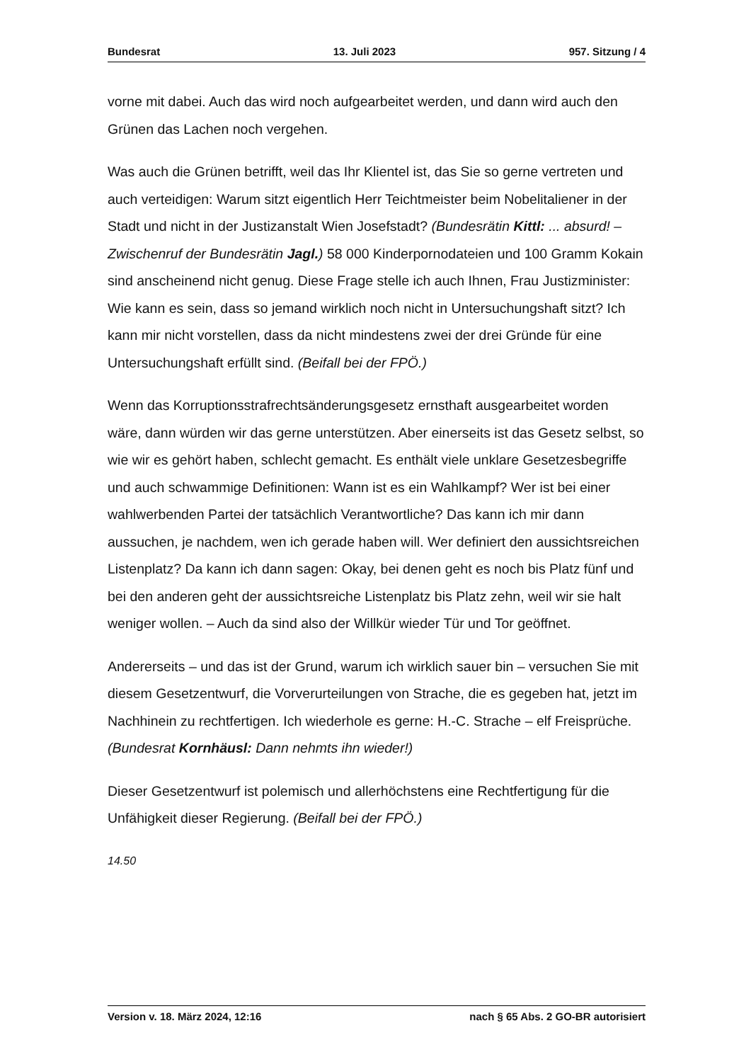Bundesrat 13. Juli 2023 957. Sitzung / 4
vorne mit dabei. Auch das wird noch aufgearbeitet werden, und dann wird auch den Grünen das Lachen noch vergehen.
Was auch die Grünen betrifft, weil das Ihr Klientel ist, das Sie so gerne vertreten und auch verteidigen: Warum sitzt eigentlich Herr Teichtmeister beim Nobel­italiener in der Stadt und nicht in der Justizanstalt Wien Josefstadt? (Bundesrätin Kittl: ... absurd! – Zwischenruf der Bundesrätin Jagl.) 58 000 Kinderpornodateien und 100 Gramm Kokain sind anscheinend nicht genug. Diese Frage stelle ich auch Ihnen, Frau Justizminister: Wie kann es sein, dass so jemand wirklich noch nicht in Untersuchungshaft sitzt? Ich kann mir nicht vorstellen, dass da nicht mindestens zwei der drei Gründe für eine Untersuchungshaft erfüllt sind. (Beifall bei der FPÖ.)
Wenn das Korruptionsstrafrechtsänderungsgesetz ernsthaft ausgearbeitet worden wäre, dann würden wir das gerne unterstützen. Aber einerseits ist das Gesetz selbst, so wie wir es gehört haben, schlecht gemacht. Es enthält viele unklare Gesetzesbegriffe und auch schwammige Definitionen: Wann ist es ein Wahlkampf? Wer ist bei einer wahlwerbenden Partei der tatsächlich Verant­wortliche? Das kann ich mir dann aussuchen, je nachdem, wen ich gerade haben will. Wer definiert den aussichtsreichen Listenplatz? Da kann ich dann sagen: Okay, bei denen geht es noch bis Platz fünf und bei den anderen geht der aus­sichtsreiche Listenplatz bis Platz zehn, weil wir sie halt weniger wollen. – Auch da sind also der Willkür wieder Tür und Tor geöffnet.
Andererseits – und das ist der Grund, warum ich wirklich sauer bin – versuchen Sie mit diesem Gesetzentwurf, die Vorverurteilungen von Strache, die es gegeben hat, jetzt im Nachhinein zu rechtfertigen. Ich wiederhole es gerne: H.-C. Strache – elf Freisprüche. (Bundesrat Kornhäusl: Dann nehmts ihn wieder!)
Dieser Gesetzentwurf ist polemisch und allerhöchstens eine Rechtfertigung für die Unfähigkeit dieser Regierung. (Beifall bei der FPÖ.)
14.50
Version v. 18. März 2024, 12:16 nach § 65 Abs. 2 GO-BR autorisiert